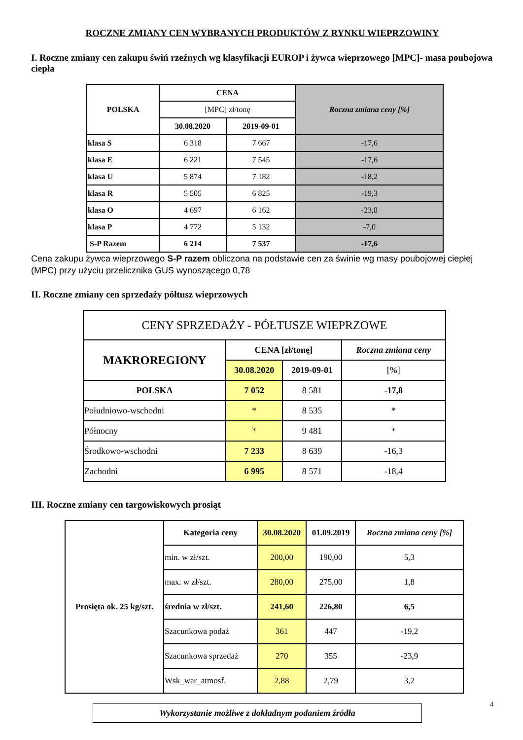ROCZNE ZMIANY CEN WYBRANYCH PRODUKTÓW Z RYNKU WIEPRZOWINY
I. Roczne zmiany cen zakupu świń rzeźnych wg klasyfikacji EUROP i żywca wieprzowego [MPC]- masa poubojowa ciepła
| POLSKA | CENA | | Roczna zmiana ceny [%] |
| --- | --- | --- | --- |
| | [MPC] zł/tonę | | |
| | 30.08.2020 | 2019-09-01 | |
| klasa S | 6 318 | 7 667 | -17,6 |
| klasa E | 6 221 | 7 545 | -17,6 |
| klasa U | 5 874 | 7 182 | -18,2 |
| klasa R | 5 505 | 6 825 | -19,3 |
| klasa O | 4 697 | 6 162 | -23,8 |
| klasa P | 4 772 | 5 132 | -7,0 |
| S-P Razem | 6 214 | 7 537 | -17,6 |
Cena zakupu żywca wieprzowego S-P razem obliczona na podstawie cen za świnie wg masy poubojowej ciepłej (MPC) przy użyciu przelicznika GUS wynoszącego 0,78
II. Roczne zmiany cen sprzedaży półtusz wieprzowych
| CENY SPRZEDAŻY - PÓŁTUSZE WIEPRZOWE | | | |
| MAKROREGIONY | CENA [zł/tonę] | | Roczna zmiana ceny |
| | 30.08.2020 | 2019-09-01 | [%] |
| POLSKA | 7 052 | 8 581 | -17,8 |
| Południowo-wschodni | * | 8 535 | * |
| Północny | * | 9 481 | * |
| Środkowo-wschodni | 7 233 | 8 639 | -16,3 |
| Zachodni | 6 995 | 8 571 | -18,4 |
III. Roczne zmiany cen targowiskowych prosiąt
| Prosięta ok. 25 kg/szt. | Kategoria ceny | 30.08.2020 | 01.09.2019 | Roczna zmiana ceny [%] |
| --- | --- | --- | --- | --- |
| | min. w zł/szt. | 200,00 | 190,00 | 5,3 |
| | max. w zł/szt. | 280,00 | 275,00 | 1,8 |
| | średnia w zł/szt. | 241,60 | 226,80 | 6,5 |
| | Szacunkowa podaż | 361 | 447 | -19,2 |
| | Szacunkowa sprzedaż | 270 | 355 | -23,9 |
| | Wsk_war_atmosf. | 2,88 | 2,79 | 3,2 |
Wykorzystanie możliwe z dokładnym podaniem źródła
4